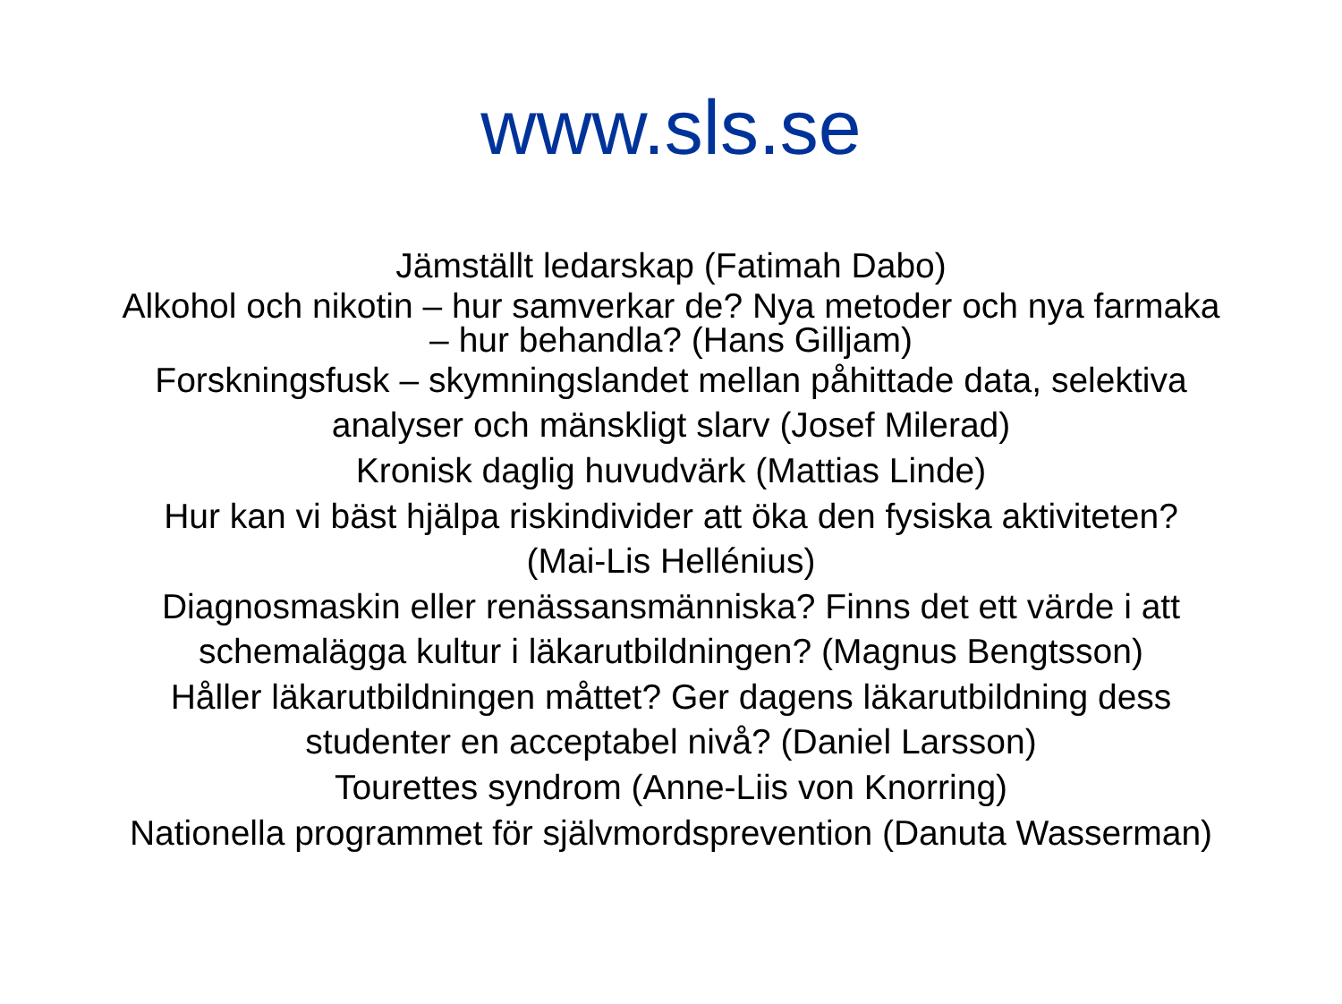www.sls.se
Jämställt ledarskap (Fatimah Dabo)
Alkohol och nikotin – hur samverkar de? Nya metoder och nya farmaka
– hur behandla? (Hans Gilljam)
Forskningsfusk – skymningslandet mellan påhittade data, selektiva
analyser och mänskligt slarv (Josef Milerad)
Kronisk daglig huvudvärk (Mattias Linde)
Hur kan vi bäst hjälpa riskindivider att öka den fysiska aktiviteten?
(Mai-Lis Hellénius)
Diagnosmaskin eller renässansmänniska? Finns det ett värde i att
schemalägga kultur i läkarutbildningen? (Magnus Bengtsson)
Håller läkarutbildningen måttet? Ger dagens läkarutbildning dess
studenter en acceptabel nivå? (Daniel Larsson)
Tourettes syndrom (Anne-Liis von Knorring)
Nationella programmet för självmordsprevention (Danuta Wasserman)